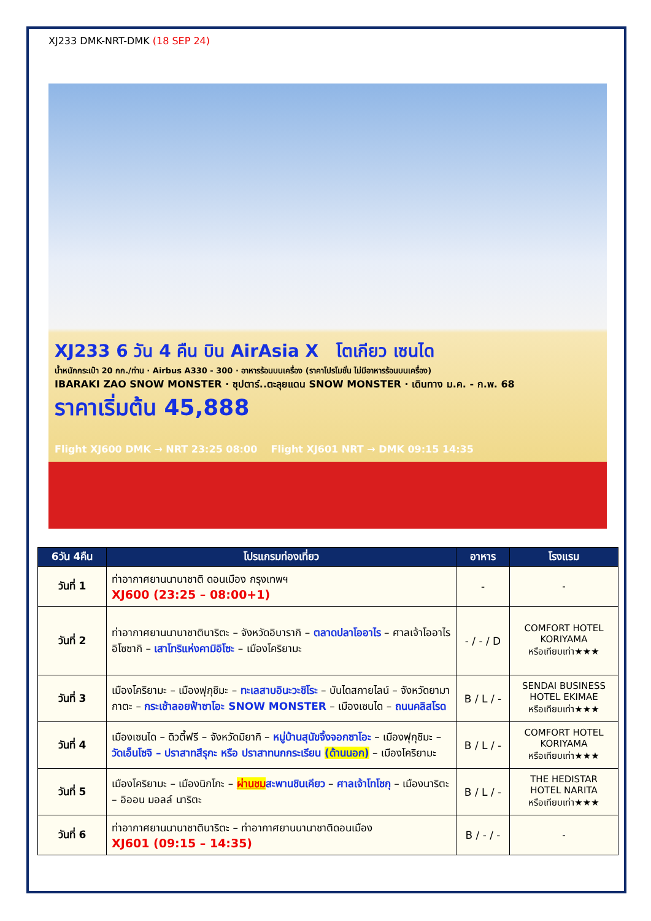XJ233 DMK-NRT-DMK (18 SEP 24)
XJ233 6 วัน 4 คืน บิน AirAsia X โตเกียว เซนได
น้ำหนักกระเป๋า 20 กก./ท่าน · Airbus A330 - 300 · อาหารร้อนบนเครื่อง (ราคาโปรโมชั่น ไม่มีอาหารร้อนบนเครื่อง)
IBARAKI ZAO SNOW MONSTER · ซุปตาร์..ตะลุยแดน SNOW MONSTER · เดินทาง ม.ค. - ก.พ. 68
ราคาเริ่มต้น 45,888
Flight XJ600 DMK → NRT 23:25 08:00 Flight XJ601 NRT → DMK 09:15 14:35
| 6วัน 4คืน | โปรแกรมท่องเที่ยว | อาหาร | โรงแรม |
| --- | --- | --- | --- |
| วันที่ 1 | ท่าอากาศยานนานาชาติ ดอนเมือง กรุงเทพฯ XJ600 (23:25 – 08:00+1) | - | - |
| วันที่ 2 | ท่าอากาศยานนานาชาตินาริตะ – จังหวัดอิบารากิ – ตลาดปลาโออาไร – ศาลเจ้าโออาไรอิโซซากิ – เสาโทริแห่งคามิอิโซะ – เมืองโคริยามะ | - / - / D | COMFORT HOTEL KORIYAMA หรือเทียบเท่า★★★ |
| วันที่ 3 | เมืองโคริยามะ – เมืองฟุกุชิมะ – ทะเลสาบอินะวะชิโระ – บันไดสกายไลน์ – จังหวัดยามากาตะ – กระเช้าลอยฟ้าซาโอะ SNOW MONSTER – เมืองเซนได – ถนนคลิสโรด | B / L / - | SENDAI BUSINESS HOTEL EKIMAE หรือเทียบเท่า★★★ |
| วันที่ 4 | เมืองเซนได – ดิวตี้ฟรี – จังหวัดมิยากิ – หมู่บ้านสุนัขจิ้งจอกซาโอะ – เมืองฟุกุชิมะ – วัดเอ็นโซจิ – ปราสาทสึรุกะ หรือ ปราสาทนกกระเรียน (ด้านนอก) – เมืองโคริยามะ | B / L / - | COMFORT HOTEL KORIYAMA หรือเทียบเท่า★★★ |
| วันที่ 5 | เมืองโคริยามะ – เมืองนิกโกะ – ผ่านชม สะพานชินเคียว – ศาลเจ้าโทโชกุ – เมืองนาริตะ – อิออน มอลล์ นาริตะ | B / L / - | THE HEDISTAR HOTEL NARITA หรือเทียบเท่า★★★ |
| วันที่ 6 | ท่าอากาศยานนานาชาตินาริตะ – ท่าอากาศยานนานาชาติดอนเมือง XJ601 (09:15 – 14:35) | B / - / - | - |